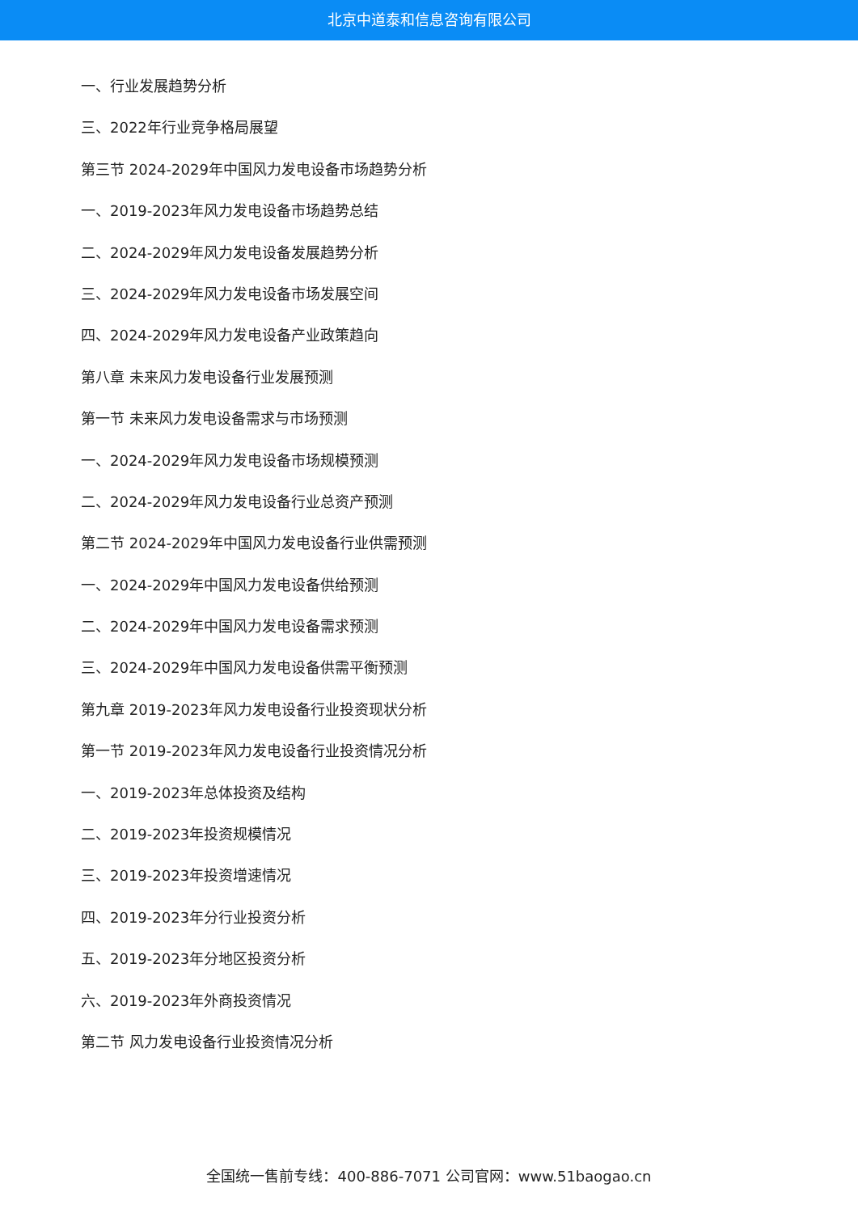北京中道泰和信息咨询有限公司
一、行业发展趋势分析
三、2022年行业竞争格局展望
第三节 2024-2029年中国风力发电设备市场趋势分析
一、2019-2023年风力发电设备市场趋势总结
二、2024-2029年风力发电设备发展趋势分析
三、2024-2029年风力发电设备市场发展空间
四、2024-2029年风力发电设备产业政策趋向
第八章 未来风力发电设备行业发展预测
第一节 未来风力发电设备需求与市场预测
一、2024-2029年风力发电设备市场规模预测
二、2024-2029年风力发电设备行业总资产预测
第二节 2024-2029年中国风力发电设备行业供需预测
一、2024-2029年中国风力发电设备供给预测
二、2024-2029年中国风力发电设备需求预测
三、2024-2029年中国风力发电设备供需平衡预测
第九章 2019-2023年风力发电设备行业投资现状分析
第一节 2019-2023年风力发电设备行业投资情况分析
一、2019-2023年总体投资及结构
二、2019-2023年投资规模情况
三、2019-2023年投资增速情况
四、2019-2023年分行业投资分析
五、2019-2023年分地区投资分析
六、2019-2023年外商投资情况
第二节 风力发电设备行业投资情况分析
全国统一售前专线：400-886-7071 公司官网：www.51baogao.cn